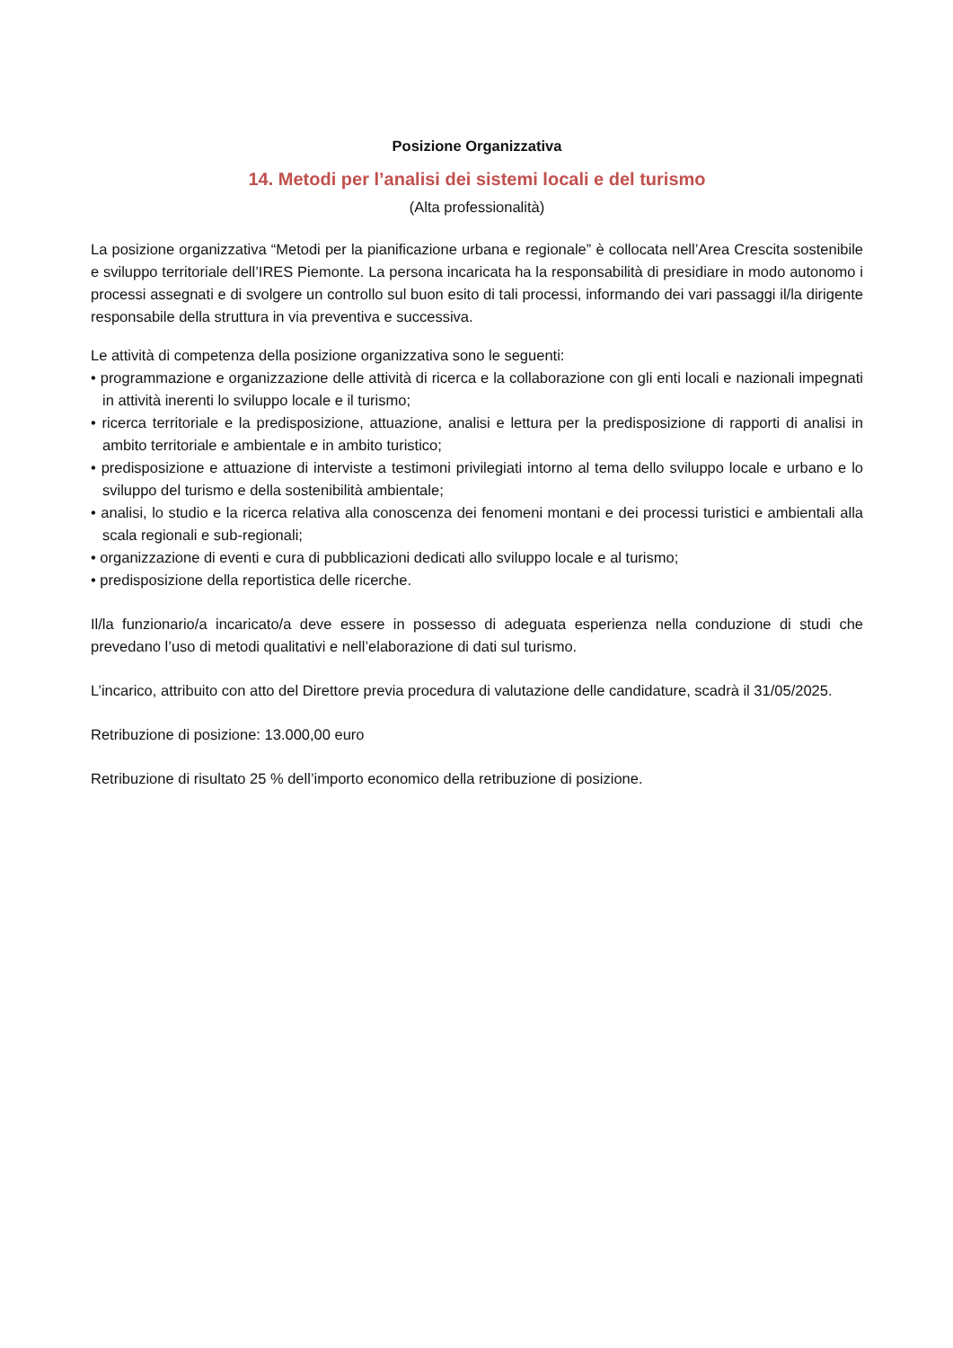Posizione Organizzativa
14. Metodi per l’analisi dei sistemi locali e del turismo
(Alta professionalità)
La posizione organizzativa “Metodi per la pianificazione urbana e regionale” è collocata nell’Area Crescita sostenibile e sviluppo territoriale dell’IRES Piemonte. La persona incaricata ha la responsabilità di presidiare in modo autonomo i processi assegnati e di svolgere un controllo sul buon esito di tali processi, informando dei vari passaggi il/la dirigente responsabile della struttura in via preventiva e successiva.
Le attività di competenza della posizione organizzativa sono le seguenti:
• programmazione e organizzazione delle attività di ricerca e la collaborazione con gli enti locali e nazionali impegnati in attività inerenti lo sviluppo locale e il turismo;
• ricerca territoriale e la predisposizione, attuazione, analisi e lettura per la predisposizione di rapporti di analisi in ambito territoriale e ambientale e in ambito turistico;
• predisposizione e attuazione di interviste a testimoni privilegiati intorno al tema dello sviluppo locale e urbano e lo sviluppo del turismo e della sostenibilità ambientale;
• analisi, lo studio e la ricerca relativa alla conoscenza dei fenomeni montani e dei processi turistici e ambientali alla scala regionali e sub-regionali;
• organizzazione di eventi e cura di pubblicazioni dedicati allo sviluppo locale e al turismo;
• predisposizione della reportistica delle ricerche.
Il/la funzionario/a incaricato/a deve essere in possesso di adeguata esperienza nella conduzione di studi che prevedano l’uso di metodi qualitativi e nell’elaborazione di dati sul turismo.
L’incarico, attribuito con atto del Direttore previa procedura di valutazione delle candidature, scadrà il 31/05/2025.
Retribuzione di posizione: 13.000,00 euro
Retribuzione di risultato 25 % dell’importo economico della retribuzione di posizione.